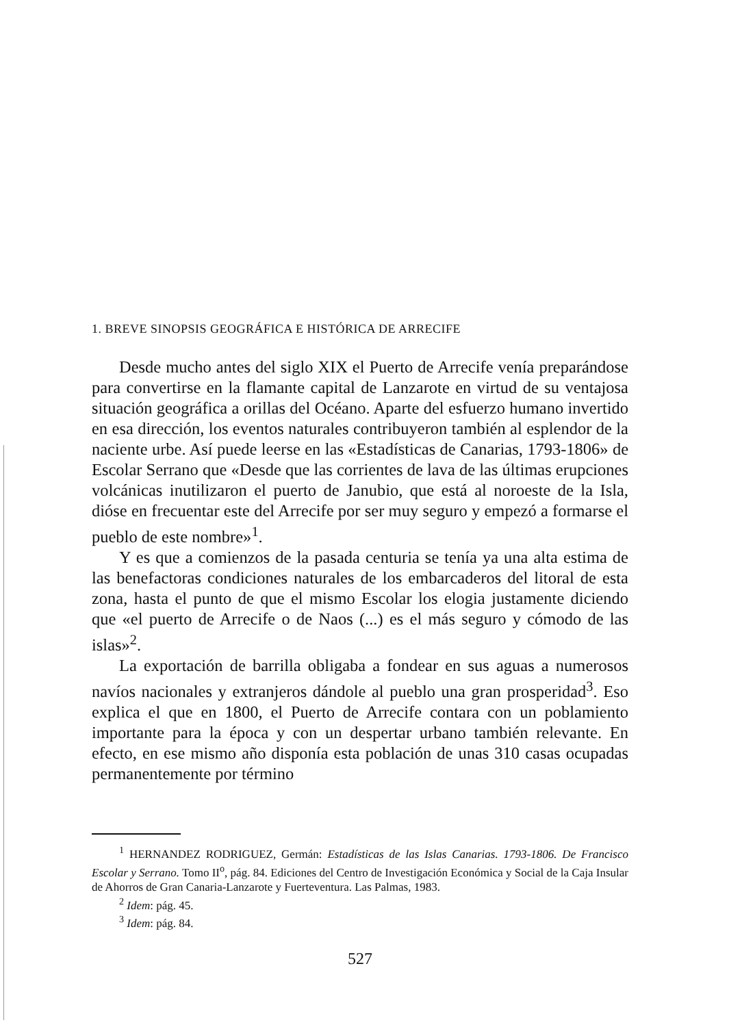1. BREVE SINOPSIS GEOGRÁFICA E HISTÓRICA DE ARRECIFE
Desde mucho antes del siglo XIX el Puerto de Arrecife venía preparándose para convertirse en la flamante capital de Lanzarote en virtud de su ventajosa situación geográfica a orillas del Océano. Aparte del esfuerzo humano invertido en esa dirección, los eventos naturales contribuyeron también al esplendor de la naciente urbe. Así puede leerse en las «Estadísticas de Canarias, 1793-1806» de Escolar Serrano que «Desde que las corrientes de lava de las últimas erupciones volcánicas inutilizaron el puerto de Janubio, que está al noroeste de la Isla, dióse en frecuentar este del Arrecife por ser muy seguro y empezó a formarse el pueblo de este nombre»<sup>1</sup>.
Y es que a comienzos de la pasada centuria se tenía ya una alta estima de las benefactoras condiciones naturales de los embarcaderos del litoral de esta zona, hasta el punto de que el mismo Escolar los elogia justamente diciendo que «el puerto de Arrecife o de Naos (...) es el más seguro y cómodo de las islas»<sup>2</sup>.
La exportación de barrilla obligaba a fondear en sus aguas a numerosos navíos nacionales y extranjeros dándole al pueblo una gran prosperidad<sup>3</sup>. Eso explica el que en 1800, el Puerto de Arrecife contara con un poblamiento importante para la época y con un despertar urbano también relevante. En efecto, en ese mismo año disponía esta población de unas 310 casas ocupadas permanentemente por término
<sup>1</sup> HERNANDEZ RODRIGUEZ, Germán: Estadísticas de las Islas Canarias. 1793-1806. De Francisco Escolar y Serrano. Tomo II<sup>o</sup>, pág. 84. Ediciones del Centro de Investigación Económica y Social de la Caja Insular de Ahorros de Gran Canaria-Lanzarote y Fuerteventura. Las Palmas, 1983.
<sup>2</sup> Idem: pág. 45.
<sup>3</sup> Idem: pág. 84.
527